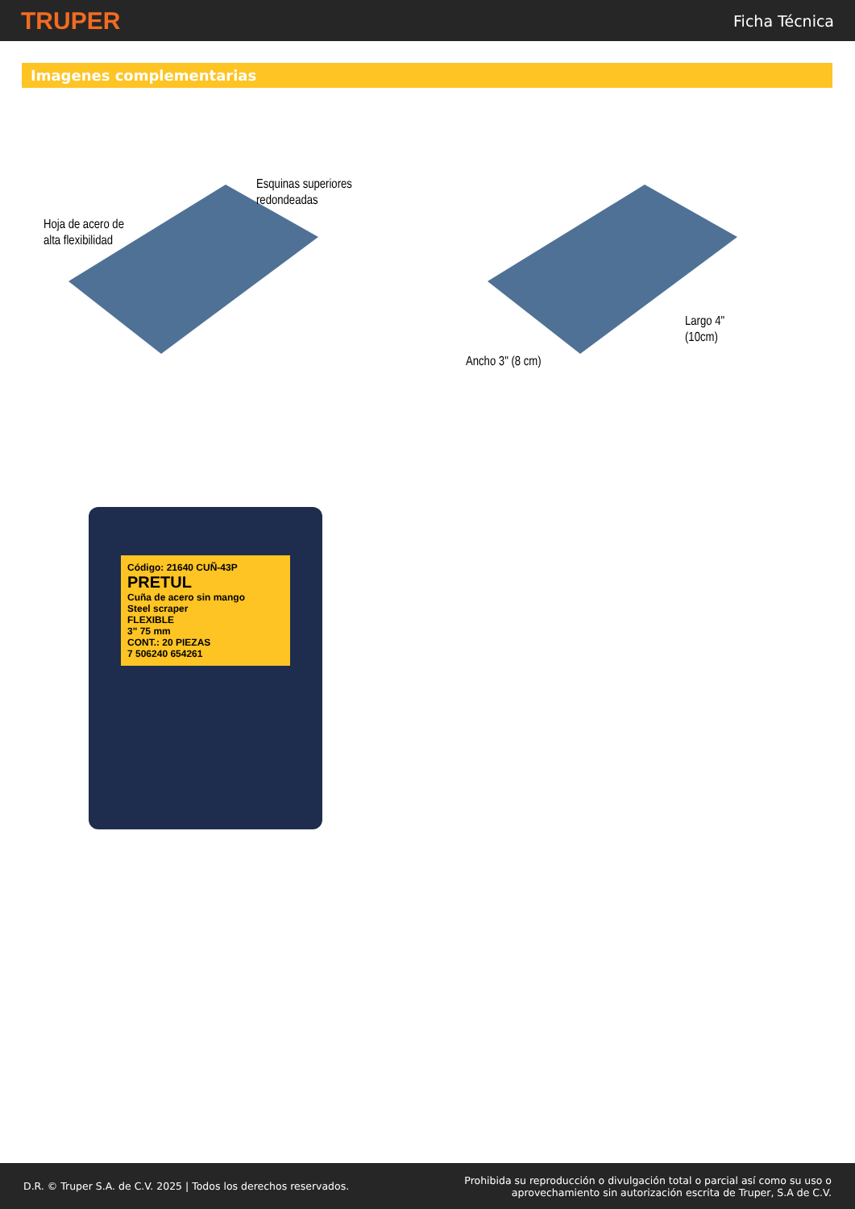TRUPER
Ficha Técnica
Imagenes complementarias
Hoja de acero de
alta flexibilidad
Esquinas superiores
redondeadas
Ancho 3" (8 cm)
Largo 4"
(10cm)
Código: 21640 CUÑ-43P
PRETUL
Cuña de acero sin mango
Steel scraper
FLEXIBLE
3" 75 mm
CONT.: 20 PIEZAS
7 506240 654261
D.R. © Truper S.A. de C.V. 2025 | Todos los derechos reservados.
Prohibida su reproducción o divulgación total o parcial así como su uso o
aprovechamiento sin autorización escrita de Truper, S.A de C.V.